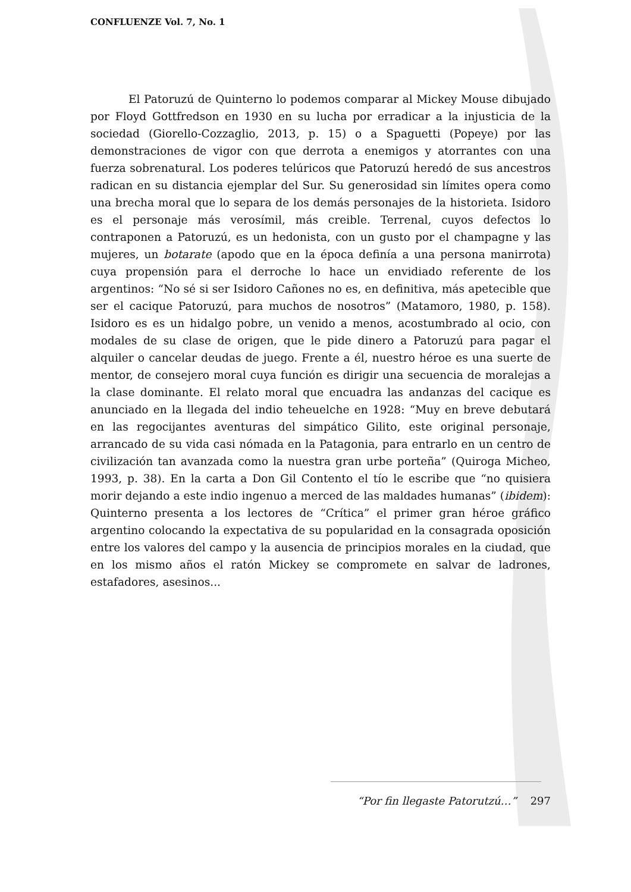CONFLUENZE Vol. 7, No. 1
El Patoruzú de Quinterno lo podemos comparar al Mickey Mouse dibujado por Floyd Gottfredson en 1930 en su lucha por erradicar a la injusticia de la sociedad (Giorello-Cozzaglio, 2013, p. 15) o a Spaguetti (Popeye) por las demonstraciones de vigor con que derrota a enemigos y atorrantes con una fuerza sobrenatural. Los poderes telúricos que Patoruzú heredó de sus ancestros radican en su distancia ejemplar del Sur. Su generosidad sin límites opera como una brecha moral que lo separa de los demás personajes de la historieta. Isidoro es el personaje más verosímil, más creible. Terrenal, cuyos defectos lo contraponen a Patoruzú, es un hedonista, con un gusto por el champagne y las mujeres, un botarate (apodo que en la época definía a una persona manirrota) cuya propensión para el derroche lo hace un envidiado referente de los argentinos: “No sé si ser Isidoro Cañones no es, en definitiva, más apetecible que ser el cacique Patoruzú, para muchos de nosotros” (Matamoro, 1980, p. 158). Isidoro es es un hidalgo pobre, un venido a menos, acostumbrado al ocio, con modales de su clase de origen, que le pide dinero a Patoruzú para pagar el alquiler o cancelar deudas de juego. Frente a él, nuestro héroe es una suerte de mentor, de consejero moral cuya función es dirigir una secuencia de moralejas a la clase dominante. El relato moral que encuadra las andanzas del cacique es anunciado en la llegada del indio teheuelche en 1928: “Muy en breve debutará en las regocijantes aventuras del simpático Gilito, este original personaje, arrancado de su vida casi nómada en la Patagonia, para entrarlo en un centro de civilización tan avanzada como la nuestra gran urbe porteña” (Quiroga Micheo, 1993, p. 38). En la carta a Don Gil Contento el tío le escribe que “no quisiera morir dejando a este indio ingenuo a merced de las maldades humanas” (ibidem): Quinterno presenta a los lectores de “Crítica” el primer gran héroe gráfico argentino colocando la expectativa de su popularidad en la consagrada oposición entre los valores del campo y la ausencia de principios morales en la ciudad, que en los mismo años el ratón Mickey se compromete en salvar de ladrones, estafadores, asesinos...
“Por fin llegaste Patorutzú…” 297